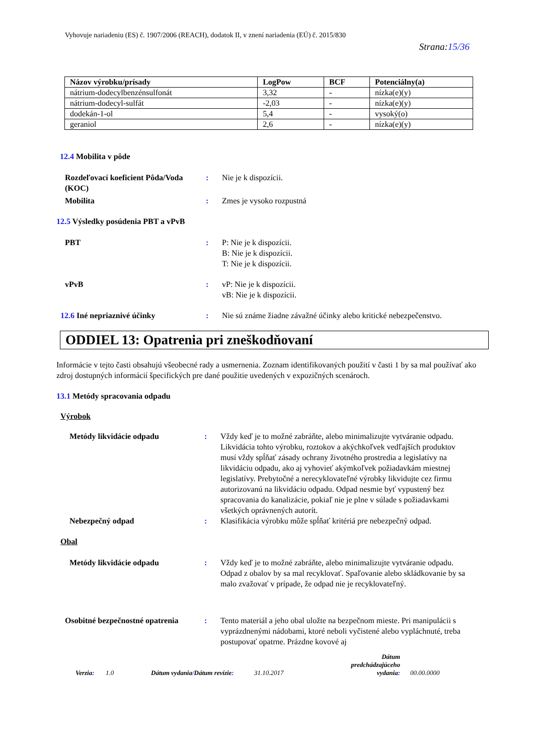Vyhovuje nariadeniu (ES) č. 1907/2006 (REACH), dodatok II, v znení nariadenia (EÚ) č. 2015/830
Strana:15/36
| Názov výrobku/prísady | LogPow | BCF | Potenciálny(a) |
| --- | --- | --- | --- |
| nátrium-dodecylbenzénsulfonát | 3,32 | - | nízka(e)(y) |
| nátrium-dodecyl-sulfát | -2,03 | - | nízka(e)(y) |
| dodekán-1-ol | 5,4 | - | vysoký(o) |
| geraniol | 2,6 | - | nízka(e)(y) |
12.4 Mobilita v pôde
Rozdeľovací koeficient Pôda/Voda (KOC)
: Nie je k dispozícii.
Mobilita : Zmes je vysoko rozpustná
12.5 Výsledky posúdenia PBT a vPvB
PBT : P: Nie je k dispozícii.
B: Nie je k dispozícii.
T: Nie je k dispozícii.
vPvB : vP: Nie je k dispozícii.
vB: Nie je k dispozícii.
12.6 Iné nepriaznivé účinky : Nie sú známe žiadne závažné účinky alebo kritické nebezpečenstvo.
ODDIEL 13: Opatrenia pri zneškodňovaní
Informácie v tejto časti obsahujú všeobecné rady a usmernenia. Zoznam identifikovaných použití v časti 1 by sa mal používať ako zdroj dostupných informácií špecifických pre dané použitie uvedených v expozičných scenároch.
13.1 Metódy spracovania odpadu
Výrobok
Metódy likvidácie odpadu : Vždy keď je to možné zabráňte, alebo minimalizujte vytváranie odpadu. Likvidácia tohto výrobku, roztokov a akýchkoľvek vedľajších produktov musí vždy spĺňať zásady ochrany životného prostredia a legislatívy na likvidáciu odpadu, ako aj vyhovieť akýmkoľvek požiadavkám miestnej legislatívy. Prebytočné a nerecyklovateľné výrobky likvidujte cez firmu autorizovanú na likvidáciu odpadu. Odpad nesmie byť vypustený bez spracovania do kanalizácie, pokiaľ nie je plne v súlade s požiadavkami všetkých oprávnených autorít.
Nebezpečný odpad : Klasifikácia výrobku môže spĺňať kritériá pre nebezpečný odpad.
Obal
Metódy likvidácie odpadu : Vždy keď je to možné zabráňte, alebo minimalizujte vytváranie odpadu. Odpad z obalov by sa mal recyklovať. Spaľovanie alebo skládkovanie by sa malo zvažovať v prípade, že odpad nie je recyklovateľný.
Osobitné bezpečnostné opatrenia
: Tento materiál a jeho obal uložte na bezpečnom mieste. Pri manipulácii s vyprázdnenými nádobami, ktoré neboli vyčistené alebo vypláchnuté, treba postupovať opatrne. Prázdne kovové aj
Verzia:
1.0
Dátum vydania/Dátum revízie:
31.10.2017
Dátum predchádzajúceho vydania:
00.00.0000